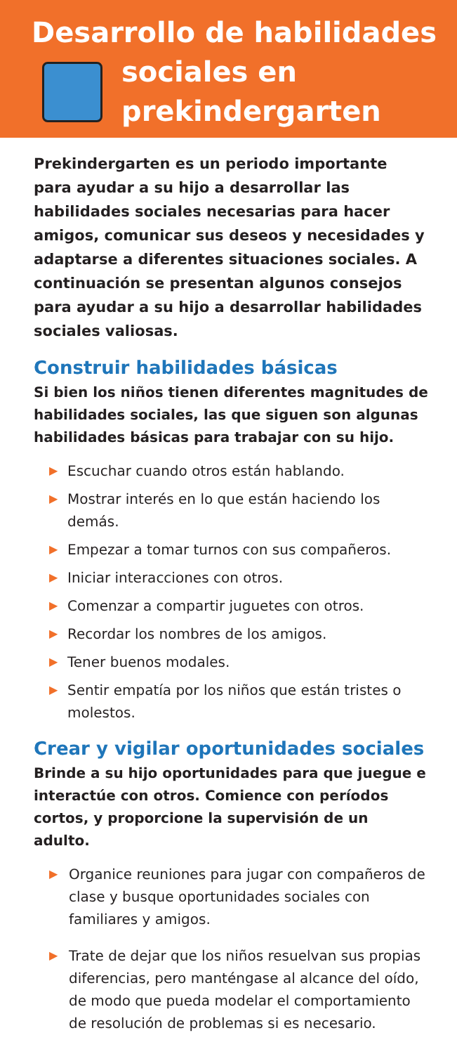Desarrollo de habilidades
sociales en
prekindergarten
Prekindergarten es un periodo importante para ayudar a su hijo a desarrollar las habilidades sociales necesarias para hacer amigos, comunicar sus deseos y necesidades y adaptarse a diferentes situaciones sociales. A continuación se presentan algunos consejos para ayudar a su hijo a desarrollar habilidades sociales valiosas.
Construir habilidades básicas
Si bien los niños tienen diferentes magnitudes de habilidades sociales, las que siguen son algunas habilidades básicas para trabajar con su hijo.
▶ Escuchar cuando otros están hablando.
▶ Mostrar interés en lo que están haciendo los demás.
▶ Empezar a tomar turnos con sus compañeros.
▶ Iniciar interacciones con otros.
▶ Comenzar a compartir juguetes con otros.
▶ Recordar los nombres de los amigos.
▶ Tener buenos modales.
▶ Sentir empatía por los niños que están tristes o molestos.
Crear y vigilar oportunidades sociales
Brinde a su hijo oportunidades para que juegue e interactúe con otros. Comience con períodos cortos, y proporcione la supervisión de un adulto.
▶ Organice reuniones para jugar con compañeros de clase y busque oportunidades sociales con familiares y amigos.
▶ Trate de dejar que los niños resuelvan sus propias diferencias, pero manténgase al alcance del oído, de modo que pueda modelar el comportamiento de resolución de problemas si es necesario.